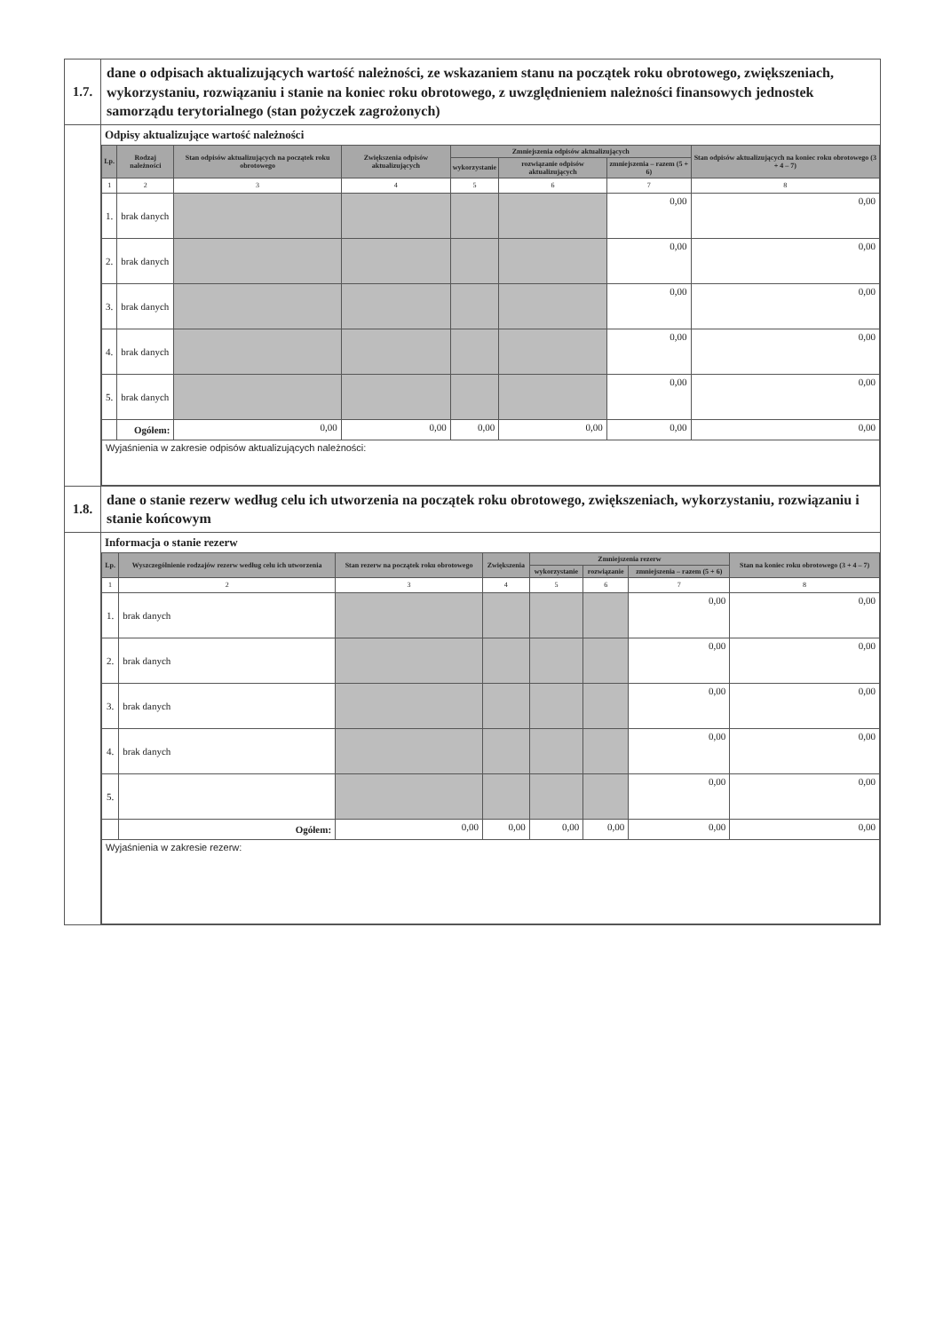| 1.7. | dane o odpisach aktualizujących wartość należności, ze wskazaniem stanu na początek roku obrotowego, zwiększeniach, wykorzystaniu, rozwiązaniu i stanie na koniec roku obrotowego, z uwzględnieniem należności finansowych jednostek samorządu terytorialnego (stan pożyczek zagrożonych) |
| | Odpisy aktualizujące wartość należności / Lp. / Rodzaj należności / Stan odpisów aktualizujących na początek roku obrotowego / Zwiększenia odpisów aktualizujących / Zmniejszenia odpisów aktualizujących / / / Stan odpisów aktualizujących na koniec roku obrotowego (3 + 4 – 7) / / --- / --- / --- / --- / --- / --- / --- / --- / / / / / / wykorzystanie / rozwiązanie odpisów aktualizujących / zmniejszenia – razem (5 + 6) / / / 1 / 2 / 3 / 4 / 5 / 6 / 7 / 8 / / 1. / brak danych / / / / / 0,00 / 0,00 / / 2. / brak danych / / / / / 0,00 / 0,00 / / 3. / brak danych / / / / / 0,00 / 0,00 / / 4. / brak danych / / / / / 0,00 / 0,00 / / 5. / brak danych / / / / / 0,00 / 0,00 / / / Ogółem: / 0,00 / 0,00 / 0,00 / 0,00 / 0,00 / 0,00 / / Wyjaśnienia w zakresie odpisów aktualizujących należności: / / / / / / / / |
| 1.8. | dane o stanie rezerw według celu ich utworzenia na początek roku obrotowego, zwiększeniach, wykorzystaniu, rozwiązaniu i stanie końcowym |
| | Informacja o stanie rezerw / Lp. / Wyszczególnienie rodzajów rezerw według celu ich utworzenia / Stan rezerw na początek roku obrotowego / Zwiększenia / Zmniejszenia rezerw / / / Stan na koniec roku obrotowego (3 + 4 – 7) / / --- / --- / --- / --- / --- / --- / --- / --- / / / / / / wykorzystanie / rozwiązanie / zmniejszenia – razem (5 + 6) / / / 1 / 2 / 3 / 4 / 5 / 6 / 7 / 8 / / 1. / brak danych / / / / / 0,00 / 0,00 / / 2. / brak danych / / / / / 0,00 / 0,00 / / 3. / brak danych / / / / / 0,00 / 0,00 / / 4. / brak danych / / / / / 0,00 / 0,00 / / 5. / / / / / / 0,00 / 0,00 / / / Ogółem: / 0,00 / 0,00 / 0,00 / 0,00 / 0,00 / 0,00 / / Wyjaśnienia w zakresie rezerw: / / / / / / / / |